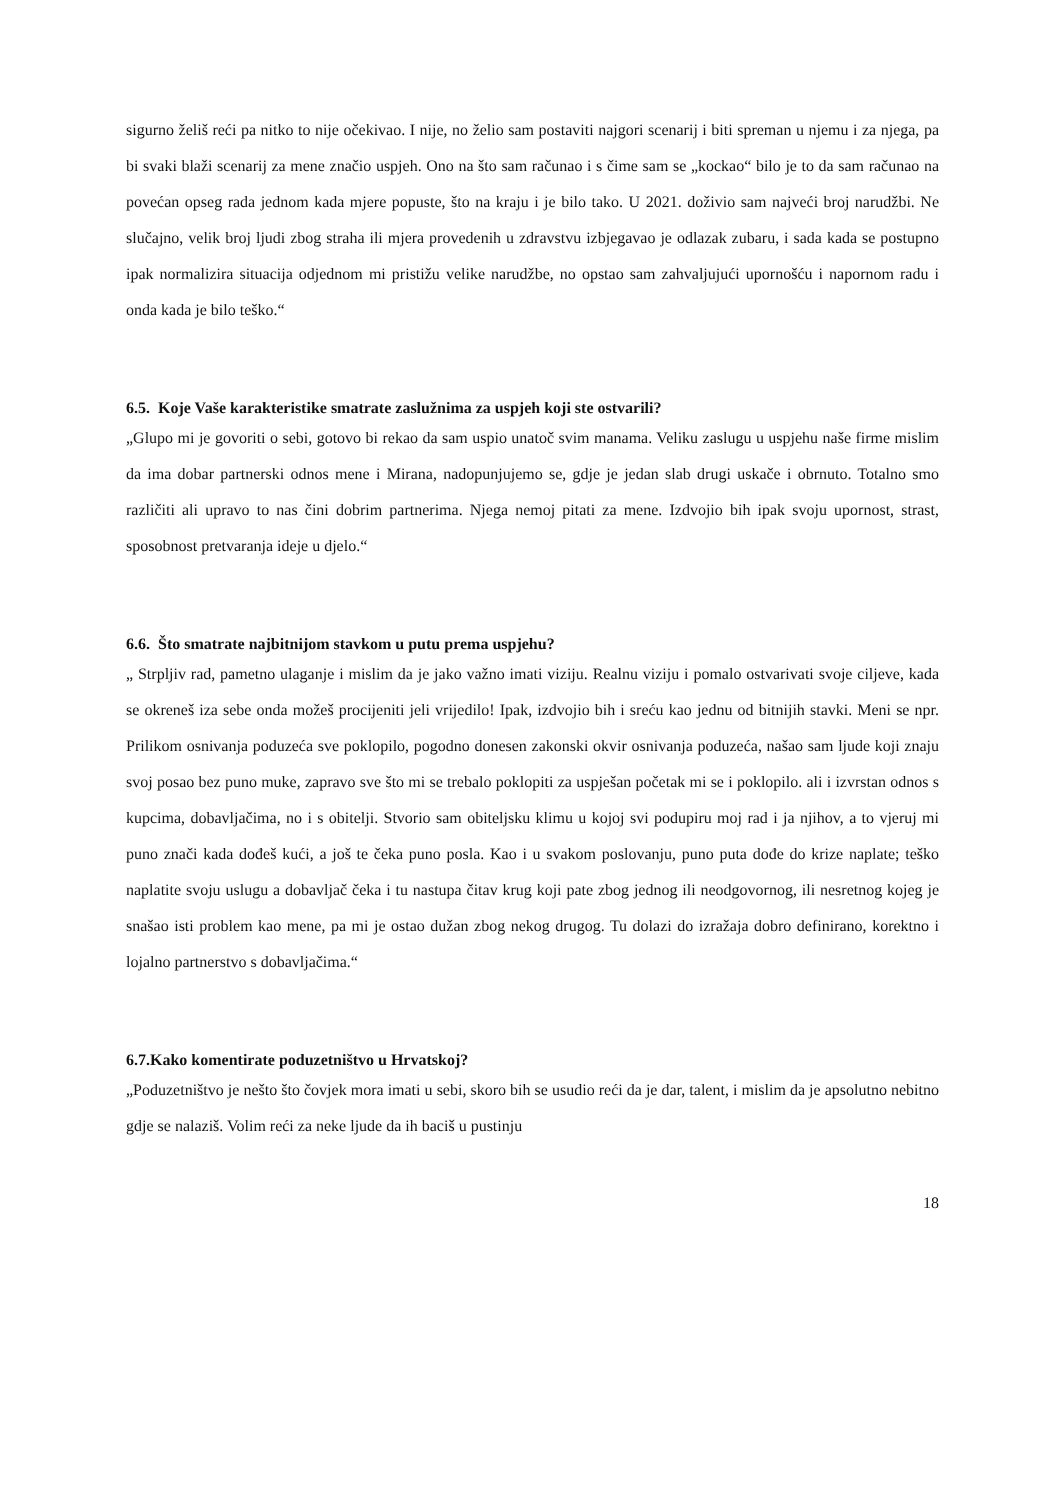sigurno želiš reći pa nitko to nije očekivao. I nije, no želio sam postaviti najgori scenarij i biti spreman u njemu i za njega, pa bi svaki blaži scenarij za mene značio uspjeh. Ono na što sam računao i s čime sam se „kockao“ bilo je to da sam računao na povećan opseg rada jednom kada mjere popuste, što na kraju i je bilo tako. U 2021. doživio sam najveći broj narudžbi. Ne slučajno, velik broj ljudi zbog straha ili mjera provedenih u zdravstvu izbjegavao je odlazak zubaru, i sada kada se postupno ipak normalizira situacija odjednom mi pristižu velike narudžbe, no opstao sam zahvaljujući upornošću i napornom radu i onda kada je bilo teško.“
6.5. Koje Vaše karakteristike smatrate zaslužnima za uspjeh koji ste ostvarili?
„Glupo mi je govoriti o sebi, gotovo bi rekao da sam uspio unatoč svim manama. Veliku zaslugu u uspjehu naše firme mislim da ima dobar partnerski odnos mene i Mirana, nadopunjujemo se, gdje je jedan slab drugi uskače i obrnuto. Totalno smo različiti ali upravo to nas čini dobrim partnerima. Njega nemoj pitati za mene. Izdvojio bih ipak svoju upornost, strast, sposobnost pretvaranja ideje u djelo.“
6.6. Što smatrate najbitnijom stavkom u putu prema uspjehu?
„ Strpljiv rad, pametno ulaganje i mislim da je jako važno imati viziju. Realnu viziju i pomalo ostvarivati svoje ciljeve, kada se okreneš iza sebe onda možeš procijeniti jeli vrijedilo! Ipak, izdvojio bih i sreću kao jednu od bitnijih stavki. Meni se npr. Prilikom osnivanja poduzeća sve poklopilo, pogodno donesen zakonski okvir osnivanja poduzeća, našao sam ljude koji znaju svoj posao bez puno muke, zapravo sve što mi se trebalo poklopiti za uspješan početak mi se i poklopilo. ali i izvrstan odnos s kupcima, dobavljačima, no i s obitelji. Stvorio sam obiteljsku klimu u kojoj svi podupiru moj rad i ja njihov, a to vjeruj mi puno znači kada dođeš kući, a još te čeka puno posla. Kao i u svakom poslovanju, puno puta dođe do krize naplate; teško naplatite svoju uslugu a dobavljač čeka i tu nastupa čitav krug koji pate zbog jednog ili neodgovornog, ili nesretnog kojeg je snašao isti problem kao mene, pa mi je ostao dužan zbog nekog drugog. Tu dolazi do izražaja dobro definirano, korektno i lojalno partnerstvo s dobavljačima.“
6.7.Kako komentirate poduzetništvo u Hrvatskoj?
„Poduzetništvo je nešto što čovjek mora imati u sebi, skoro bih se usudio reći da je dar, talent, i mislim da je apsolutno nebitno gdje se nalaziš. Volim reći za neke ljude da ih baciš u pustinju
18